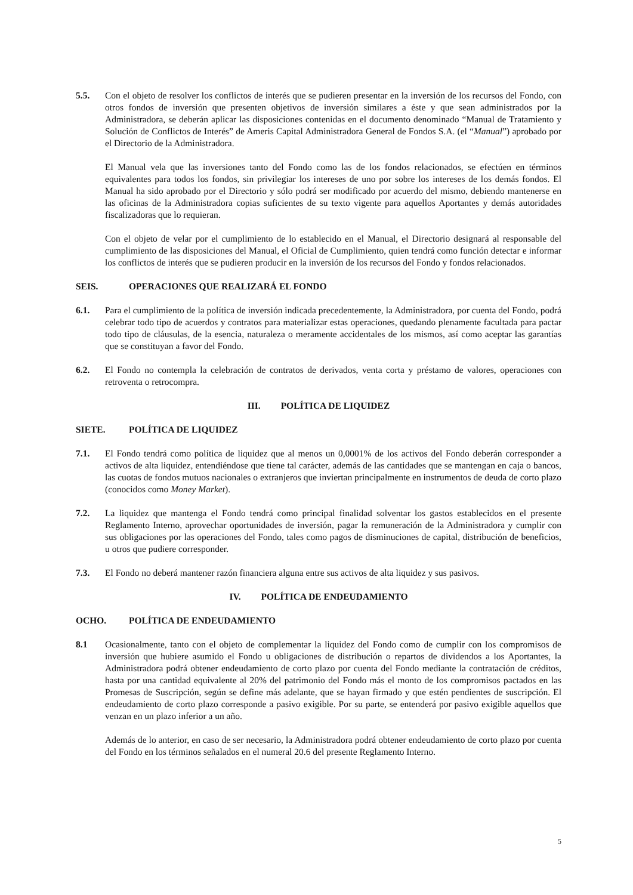5.5. Con el objeto de resolver los conflictos de interés que se pudieren presentar en la inversión de los recursos del Fondo, con otros fondos de inversión que presenten objetivos de inversión similares a éste y que sean administrados por la Administradora, se deberán aplicar las disposiciones contenidas en el documento denominado “Manual de Tratamiento y Solución de Conflictos de Interés” de Ameris Capital Administradora General de Fondos S.A. (el “Manual”) aprobado por el Directorio de la Administradora.
El Manual vela que las inversiones tanto del Fondo como las de los fondos relacionados, se efectúen en términos equivalentes para todos los fondos, sin privilegiar los intereses de uno por sobre los intereses de los demás fondos. El Manual ha sido aprobado por el Directorio y sólo podrá ser modificado por acuerdo del mismo, debiendo mantenerse en las oficinas de la Administradora copias suficientes de su texto vigente para aquellos Aportantes y demás autoridades fiscalizadoras que lo requieran.
Con el objeto de velar por el cumplimiento de lo establecido en el Manual, el Directorio designará al responsable del cumplimiento de las disposiciones del Manual, el Oficial de Cumplimiento, quien tendrá como función detectar e informar los conflictos de interés que se pudieren producir en la inversión de los recursos del Fondo y fondos relacionados.
SEIS. OPERACIONES QUE REALIZARÁ EL FONDO
6.1. Para el cumplimiento de la política de inversión indicada precedentemente, la Administradora, por cuenta del Fondo, podrá celebrar todo tipo de acuerdos y contratos para materializar estas operaciones, quedando plenamente facultada para pactar todo tipo de cláusulas, de la esencia, naturaleza o meramente accidentales de los mismos, así como aceptar las garantías que se constituyan a favor del Fondo.
6.2. El Fondo no contempla la celebración de contratos de derivados, venta corta y préstamo de valores, operaciones con retroventa o retrocompra.
III. POLÍTICA DE LIQUIDEZ
SIETE. POLÍTICA DE LIQUIDEZ
7.1. El Fondo tendrá como política de liquidez que al menos un 0,0001% de los activos del Fondo deberán corresponder a activos de alta liquidez, entendiéndose que tiene tal carácter, además de las cantidades que se mantengan en caja o bancos, las cuotas de fondos mutuos nacionales o extranjeros que inviertan principalmente en instrumentos de deuda de corto plazo (conocidos como Money Market).
7.2. La liquidez que mantenga el Fondo tendrá como principal finalidad solventar los gastos establecidos en el presente Reglamento Interno, aprovechar oportunidades de inversión, pagar la remuneración de la Administradora y cumplir con sus obligaciones por las operaciones del Fondo, tales como pagos de disminuciones de capital, distribución de beneficios, u otros que pudiere corresponder.
7.3. El Fondo no deberá mantener razón financiera alguna entre sus activos de alta liquidez y sus pasivos.
IV. POLÍTICA DE ENDEUDAMIENTO
OCHO. POLÍTICA DE ENDEUDAMIENTO
8.1 Ocasionalmente, tanto con el objeto de complementar la liquidez del Fondo como de cumplir con los compromisos de inversión que hubiere asumido el Fondo u obligaciones de distribución o repartos de dividendos a los Aportantes, la Administradora podrá obtener endeudamiento de corto plazo por cuenta del Fondo mediante la contratación de créditos, hasta por una cantidad equivalente al 20% del patrimonio del Fondo más el monto de los compromisos pactados en las Promesas de Suscripción, según se define más adelante, que se hayan firmado y que estén pendientes de suscripción. El endeudamiento de corto plazo corresponde a pasivo exigible. Por su parte, se entenderá por pasivo exigible aquellos que venzan en un plazo inferior a un año.
Además de lo anterior, en caso de ser necesario, la Administradora podrá obtener endeudamiento de corto plazo por cuenta del Fondo en los términos señalados en el numeral 20.6 del presente Reglamento Interno.
5